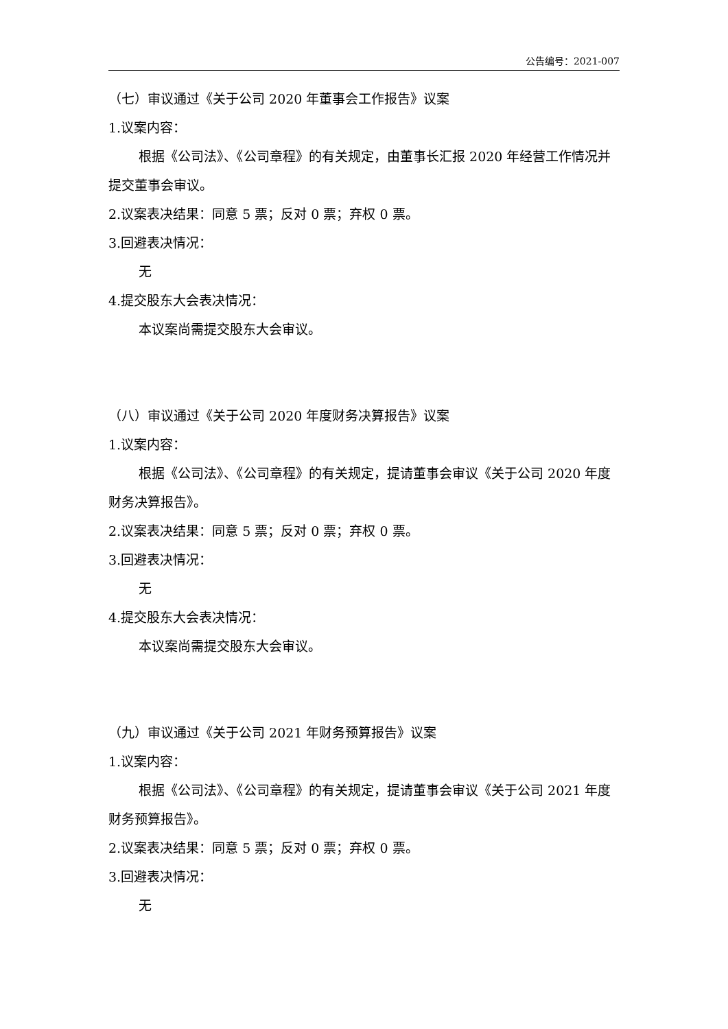公告编号：2021-007
（七）审议通过《关于公司 2020 年董事会工作报告》议案
1.议案内容：
根据《公司法》、《公司章程》的有关规定，由董事长汇报 2020 年经营工作情况并提交董事会审议。
2.议案表决结果：同意 5 票；反对 0 票；弃权 0 票。
3.回避表决情况：
无
4.提交股东大会表决情况：
本议案尚需提交股东大会审议。
（八）审议通过《关于公司 2020 年度财务决算报告》议案
1.议案内容：
根据《公司法》、《公司章程》的有关规定，提请董事会审议《关于公司 2020 年度财务决算报告》。
2.议案表决结果：同意 5 票；反对 0 票；弃权 0 票。
3.回避表决情况：
无
4.提交股东大会表决情况：
本议案尚需提交股东大会审议。
（九）审议通过《关于公司 2021 年财务预算报告》议案
1.议案内容：
根据《公司法》、《公司章程》的有关规定，提请董事会审议《关于公司 2021 年度财务预算报告》。
2.议案表决结果：同意 5 票；反对 0 票；弃权 0 票。
3.回避表决情况：
无